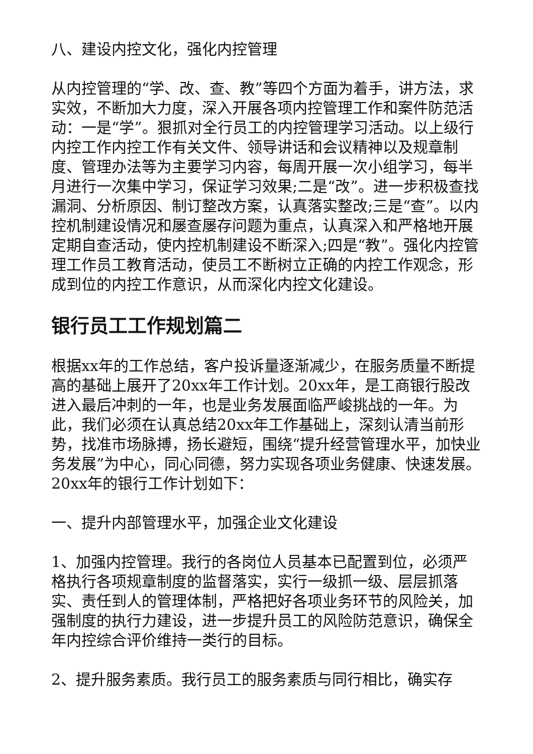八、建设内控文化，强化内控管理
从内控管理的“学、改、查、教”等四个方面为着手，讲方法，求实效，不断加大力度，深入开展各项内控管理工作和案件防范活动：一是“学”。狠抓对全行员工的内控管理学习活动。以上级行内控工作内控工作有关文件、领导讲话和会议精神以及规章制度、管理办法等为主要学习内容，每周开展一次小组学习，每半月进行一次集中学习，保证学习效果;二是“改”。进一步积极查找漏洞、分析原因、制订整改方案，认真落实整改;三是“查”。以内控机制建设情况和屡查屡存问题为重点，认真深入和严格地开展定期自查活动，使内控机制建设不断深入;四是“教”。强化内控管理工作员工教育活动，使员工不断树立正确的内控工作观念，形成到位的内控工作意识，从而深化内控文化建设。
银行员工工作规划篇二
根据xx年的工作总结，客户投诉量逐渐减少，在服务质量不断提高的基础上展开了20xx年工作计划。20xx年，是工商银行股改进入最后冲刺的一年，也是业务发展面临严峻挑战的一年。为此，我们必须在认真总结20xx年工作基础上，深刻认清当前形势，找准市场脉搏，扬长避短，围绕“提升经营管理水平，加快业务发展”为中心，同心同德，努力实现各项业务健康、快速发展。20xx年的银行工作计划如下：
一、提升内部管理水平，加强企业文化建设
1、加强内控管理。我行的各岗位人员基本已配置到位，必须严格执行各项规章制度的监督落实，实行一级抓一级、层层抓落实、责任到人的管理体制，严格把好各项业务环节的风险关，加强制度的执行力建设，进一步提升员工的风险防范意识，确保全年内控综合评价维持一类行的目标。
2、提升服务素质。我行员工的服务素质与同行相比，确实存